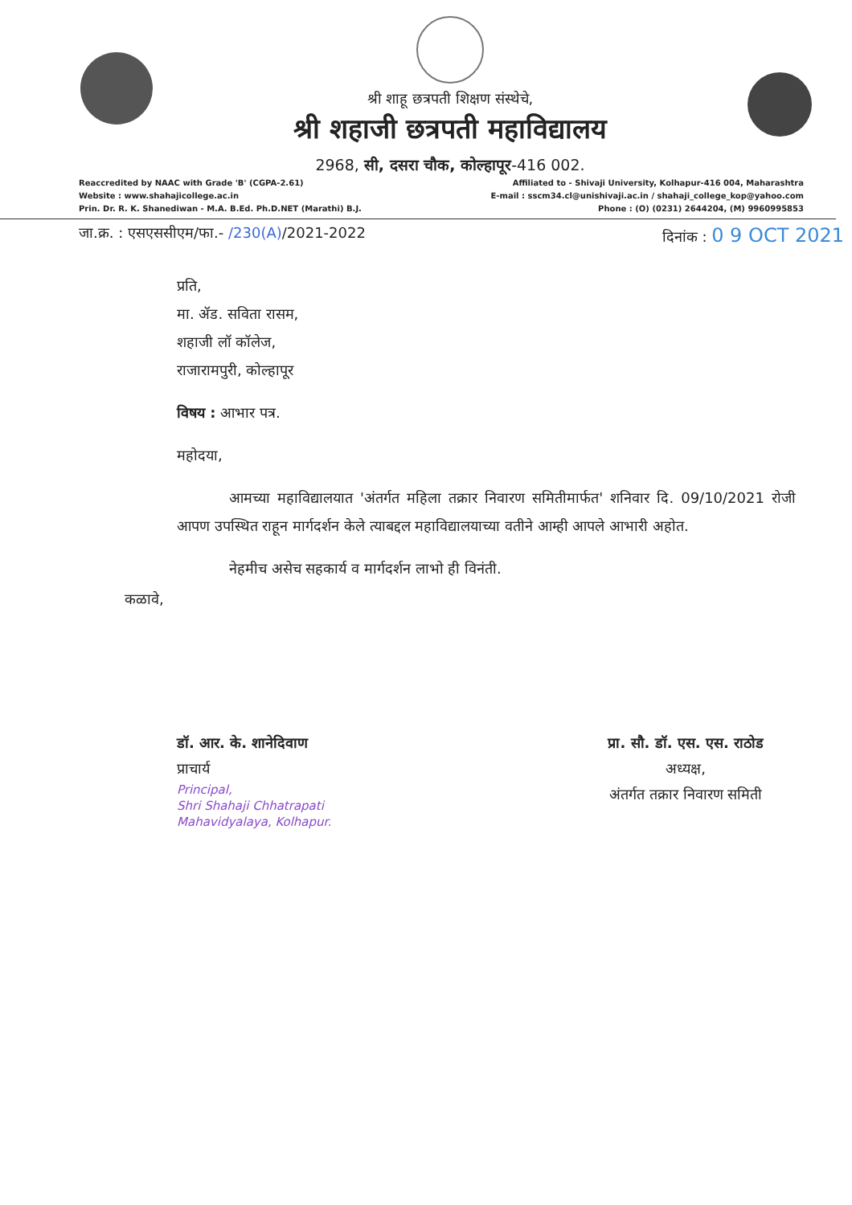श्री शाहू छत्रपती शिक्षण संस्थेचे,
श्री शहाजी छत्रपती महाविद्यालय
2968, सी, दसरा चौक, कोल्हापूर-416 002.
Reaccredited by NAAC with Grade 'B' (CGPA-2.61)
Website : www.shahajicollege.ac.in
Prin. Dr. R. K. Shanediwan - M.A. B.Ed. Ph.D.NET (Marathi) B.J.
Affiliated to - Shivaji University, Kolhapur-416 004, Maharashtra
E-mail : sscm34.cl@unishivaji.ac.in / shahaji_college_kop@yahoo.com
Phone : (O) (0231) 2644204, (M) 9960995853
जा.क्र. : एसएससीएम/फा.- /230(A)/2021-2022 दिनांक : 0 9 OCT 2021
प्रति,
मा. ॲड. सविता रासम,
शहाजी लॉ कॉलेज,
राजारामपुरी, कोल्हापूर
विषय : आभार पत्र.
महोदया,
आमच्या महाविद्यालयात 'अंतर्गत महिला तक्रार निवारण समितीमार्फत' शनिवार दि. 09/10/2021 रोजी आपण उपस्थित राहून मार्गदर्शन केले त्याबद्दल महाविद्यालयाच्या वतीने आम्ही आपले आभारी अहोत.
नेहमीच असेच सहकार्य व मार्गदर्शन लाभो ही विनंती.
कळावे,
डॉ. आर. के. शानेदिवाण
प्राचार्य
Principal,
Shri Shahaji Chhatrapati
Mahavidyalaya, Kolhapur.
प्रा. सौ. डॉ. एस. एस. राठोड
अध्यक्ष,
अंतर्गत तक्रार निवारण समिती